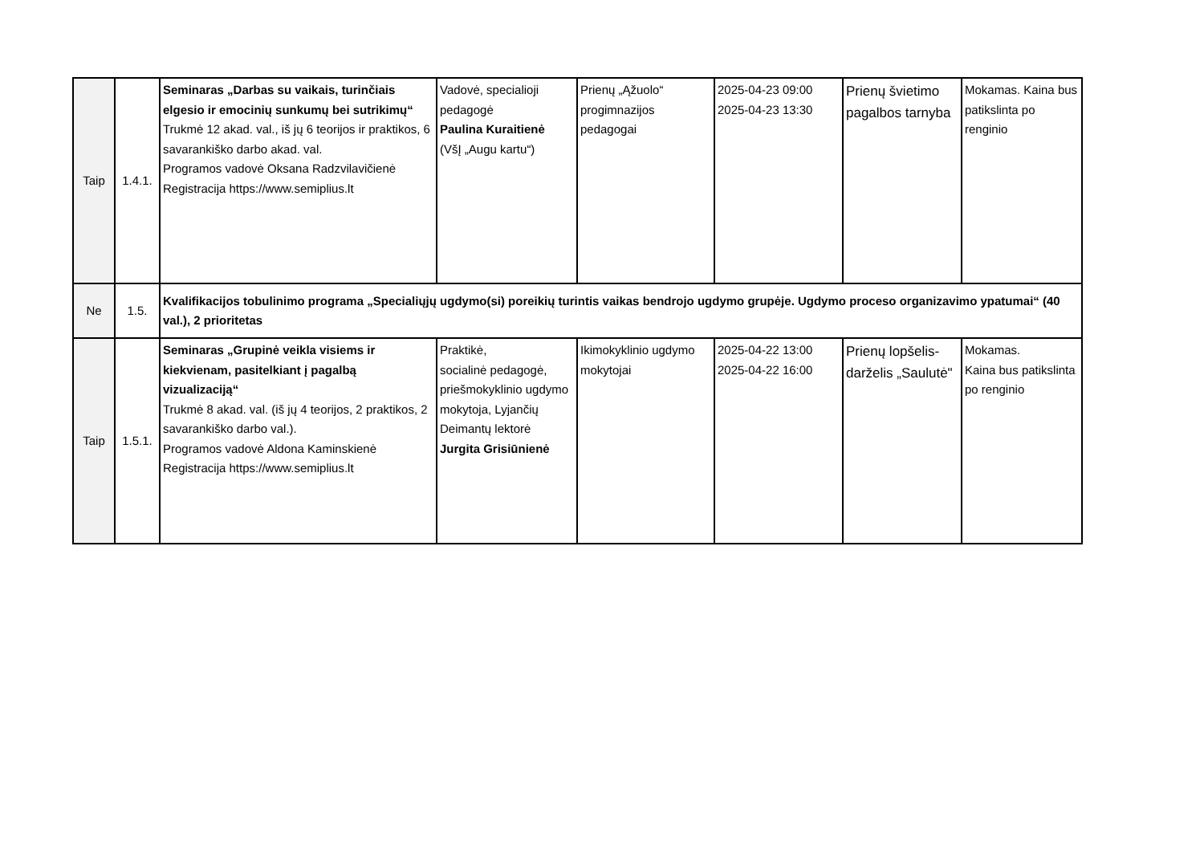| Taip | 1.4.1. | Seminaras „Darbas su vaikais, turinčiais elgesio ir emocinių sunkumų bei sutrikimų“ Trukmė 12 akad. val., iš jų 6 teorijos ir praktikos, 6 savarankiško darbo akad. val. Programos vadovė Oksana Radzvilavičienė Registracija https://www.semiplius.lt | Vadovė, specialioji pedagogė Paulina Kuraitienė (VšĮ „Augu kartu“) | Prienų „Ąžuolo“ progimnazijos pedagogai | 2025-04-23 09:00 2025-04-23 13:30 | Prienų švietimo pagalbos tarnyba | Mokamas. Kaina bus patikslinta po renginio |
| Ne | 1.5. | Kvalifikacijos tobulinimo programa „Specialiųjų ugdymo(si) poreikių turintis vaikas bendrojo ugdymo grupėje. Ugdymo proceso organizavimo ypatumai“ (40 val.), 2 prioritetas | | | | | |
| Taip | 1.5.1. | Seminaras „Grupinė veikla visiems ir kiekvienam, pasitelkiant į pagalbą vizualizaciją“ Trukmė 8 akad. val. (iš jų 4 teorijos, 2 praktikos, 2 savarankiško darbo val.). Programos vadovė Aldona Kaminskienė Registracija https://www.semiplius.lt | Praktikė, socialinė pedagogė, priešmokyklinio ugdymo mokytoja, Lyjančių Deimantų lektorė Jurgita Grisiūnienė | Ikimokyklinio ugdymo mokytojai | 2025-04-22 13:00 2025-04-22 16:00 | Prienų lopšelis-darželis „Saulutė" | Mokamas. Kaina bus patikslinta po renginio |